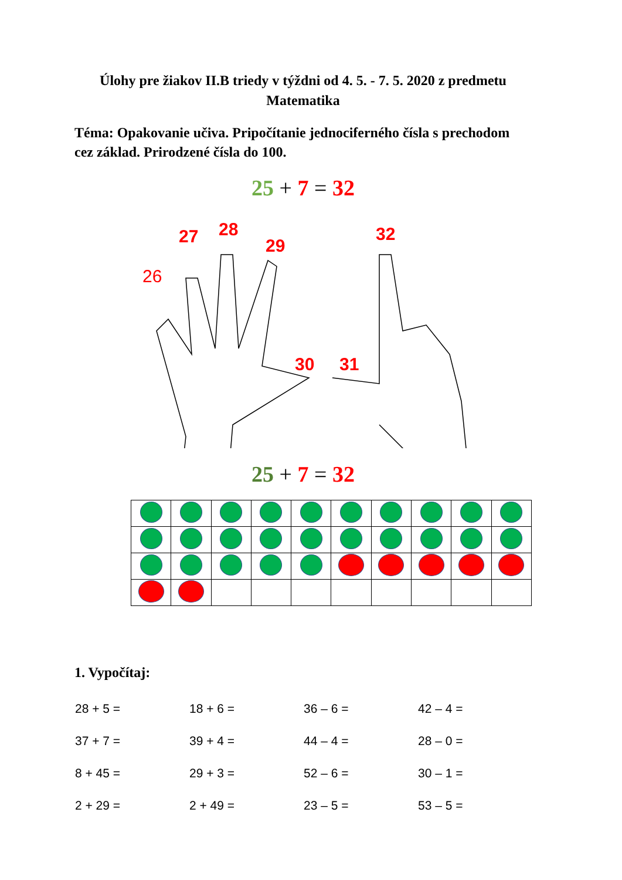Úlohy pre žiakov II.B triedy v týždni od 4. 5. - 7. 5. 2020 z predmetu Matematika
Téma: Opakovanie učiva. Pripočítanie jednociferného čísla s prechodom cez základ. Prirodzené čísla do 100.
25 + 7 = 32
26
27 28
29
30 31
32
25 + 7 = 32
1. Vypočítaj:
| 28 + 5 = | 18 + 6 = | 36 – 6 = | 42 – 4 = |
| 37 + 7 = | 39 + 4 = | 44 – 4 = | 28 – 0 = |
| 8 + 45 = | 29 + 3 = | 52 – 6 = | 30 – 1 = |
| 2 + 29 = | 2 + 49 = | 23 – 5 = | 53 – 5 = |